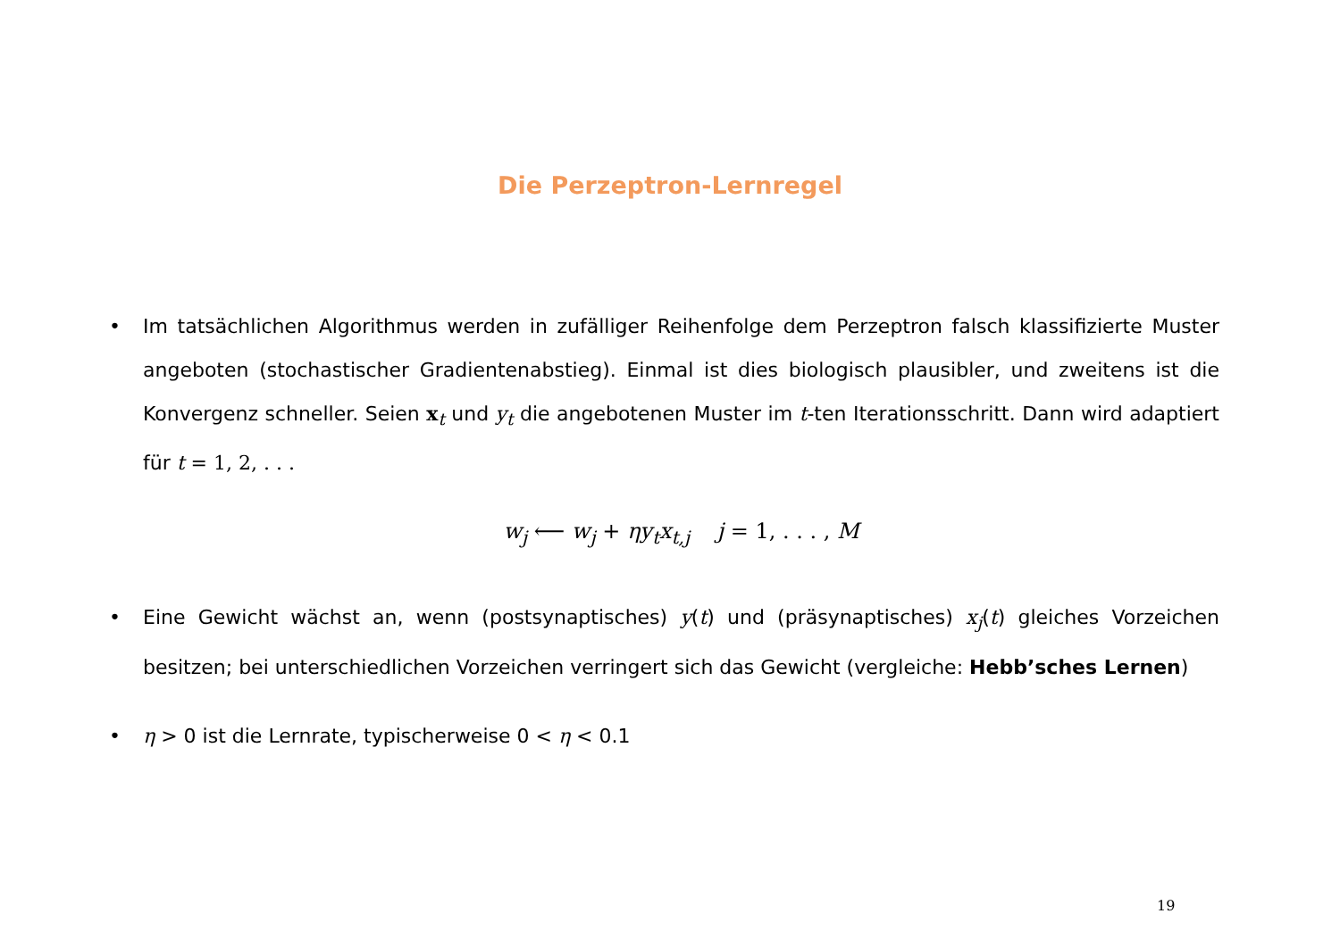Die Perzeptron-Lernregel
• Im tatsächlichen Algorithmus werden in zufälliger Reihenfolge dem Perzeptron falsch klassifizierte Muster angeboten (stochastischer Gradientenabstieg). Einmal ist dies biologisch plausibler, und zweitens ist die Konvergenz schneller. Seien x<sub>t</sub> und y<sub>t</sub> die angebotenen Muster im t-ten Iterationsschritt. Dann wird adaptiert für t = 1, 2, . . .
w<sub>j</sub> ⟵ w<sub>j</sub> + ηy<sub>t</sub>x<sub>t,j</sub> j = 1, . . . , M
• Eine Gewicht wächst an, wenn (postsynaptisches) y(t) und (präsynaptisches) x<sub>j</sub>(t) gleiches Vorzeichen besitzen; bei unterschiedlichen Vorzeichen verringert sich das Gewicht (vergleiche: Hebb’sches Lernen)
• η > 0 ist die Lernrate, typischerweise 0 < η < 0.1
19